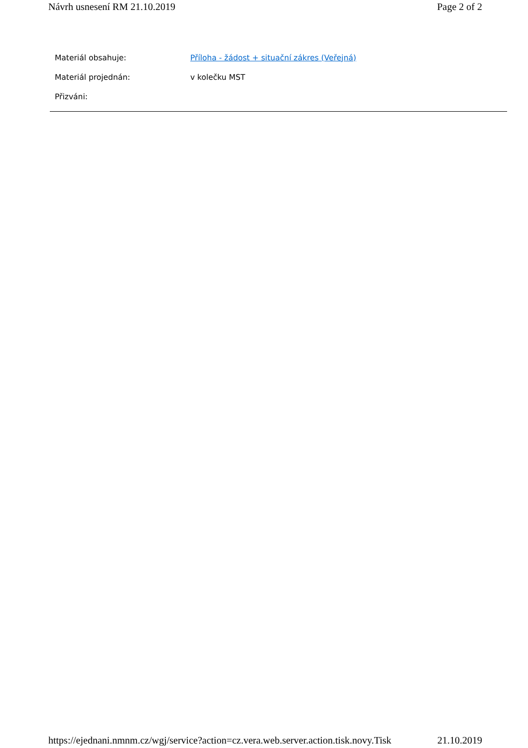Návrh usnesení RM 21.10.2019 Page 2 of 2
| Materiál obsahuje: | Příloha - žádost + situační zákres (Veřejná) |
| Materiál projednán: | v kolečku MST |
| Přizváni: | |
https://ejednani.nmnm.cz/wgj/service?action=cz.vera.web.server.action.tisk.novy.Tisk 21.10.2019